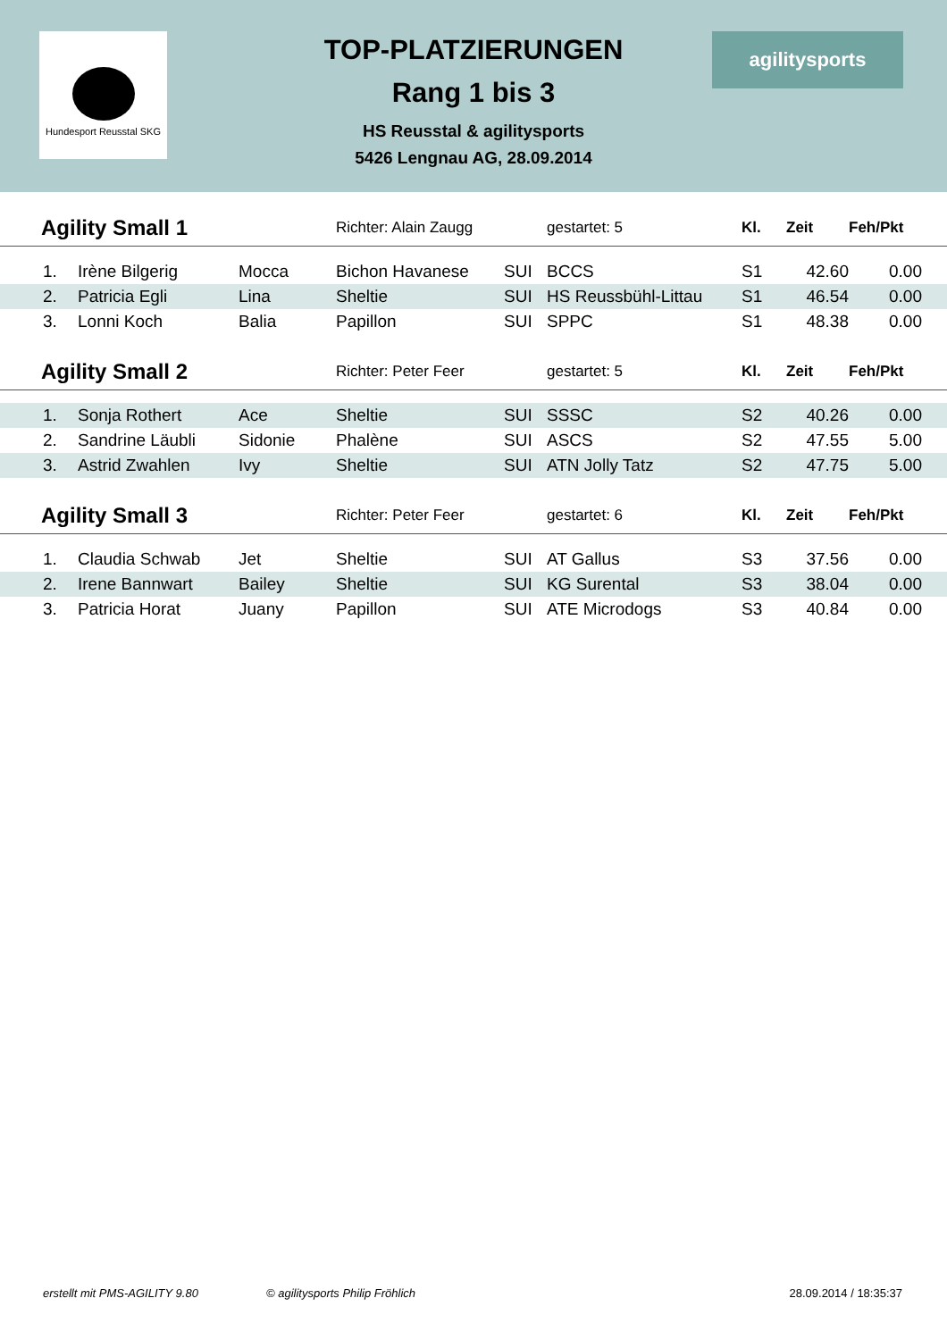Hundesport Reusstal SKG
TOP-PLATZIERUNGEN
Rang 1 bis 3
HS Reusstal & agilitysports
5426 Lengnau AG, 28.09.2014
agilitysports
| Agility Small 1 | | | Richter: Alain Zaugg | | gestartet: 5 | Kl. | Zeit | Feh/Pkt | |
| --- | --- | --- | --- | --- | --- | --- | --- | --- | --- |
| 1. | Irène Bilgerig | Mocca | Bichon Havanese | SUI | BCCS | S1 | 42.60 | 0.00 | |
| 2. | Patricia Egli | Lina | Sheltie | SUI | HS Reussbühl-Littau | S1 | 46.54 | 0.00 | |
| 3. | Lonni Koch | Balia | Papillon | SUI | SPPC | S1 | 48.38 | 0.00 | |
| Agility Small 2 | | | Richter: Peter Feer | | gestartet: 5 | Kl. | Zeit | Feh/Pkt | |
| 1. | Sonja Rothert | Ace | Sheltie | SUI | SSSC | S2 | 40.26 | 0.00 | |
| 2. | Sandrine Läubli | Sidonie | Phalène | SUI | ASCS | S2 | 47.55 | 5.00 | |
| 3. | Astrid Zwahlen | Ivy | Sheltie | SUI | ATN Jolly Tatz | S2 | 47.75 | 5.00 | |
| Agility Small 3 | | | Richter: Peter Feer | | gestartet: 6 | Kl. | Zeit | Feh/Pkt | |
| 1. | Claudia Schwab | Jet | Sheltie | SUI | AT Gallus | S3 | 37.56 | 0.00 | |
| 2. | Irene Bannwart | Bailey | Sheltie | SUI | KG Surental | S3 | 38.04 | 0.00 | |
| 3. | Patricia Horat | Juany | Papillon | SUI | ATE Microdogs | S3 | 40.84 | 0.00 | |
erstellt mit PMS-AGILITY 9.80 © agilitysports Philip Fröhlich 28.09.2014 / 18:35:37